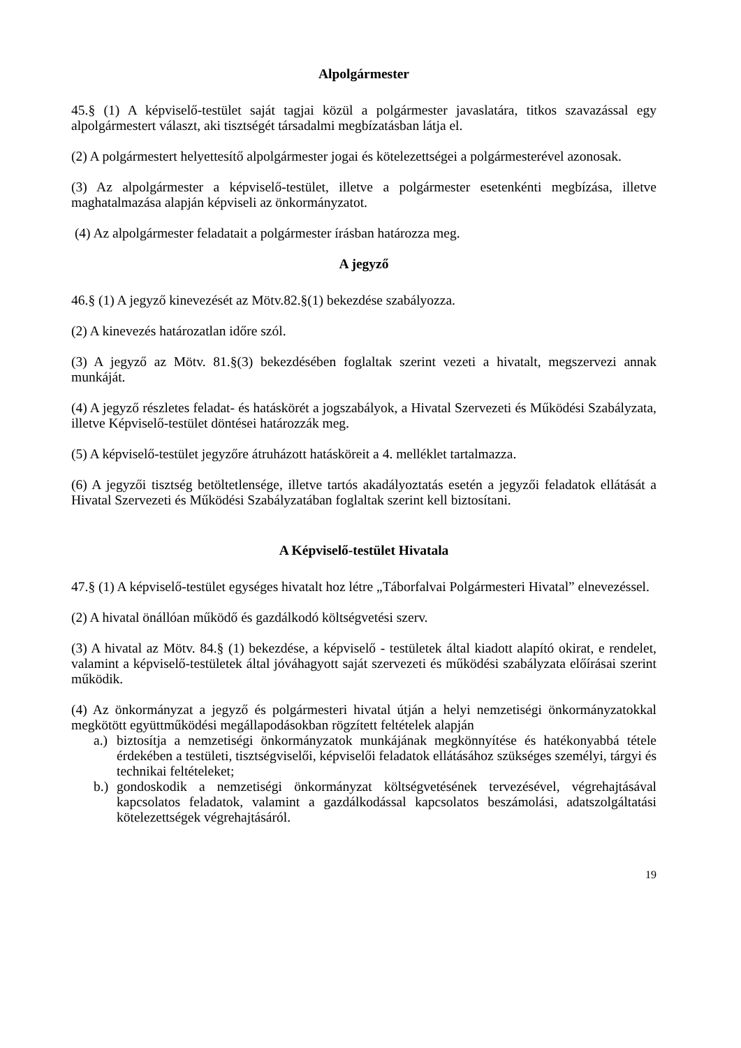Alpolgármester
45.§ (1) A képviselő-testület saját tagjai közül a polgármester javaslatára, titkos szavazással egy alpolgármestert választ, aki tisztségét társadalmi megbízatásban látja el.
(2) A polgármestert helyettesítő alpolgármester jogai és kötelezettségei a polgármesterével azonosak.
(3) Az alpolgármester a képviselő-testület, illetve a polgármester esetenkénti megbízása, illetve maghatalmazása alapján képviseli az önkormányzatot.
(4) Az alpolgármester feladatait a polgármester írásban határozza meg.
A jegyző
46.§ (1) A jegyző kinevezését az Mötv.82.§(1) bekezdése szabályozza.
(2) A kinevezés határozatlan időre szól.
(3) A jegyző az Mötv. 81.§(3) bekezdésében foglaltak szerint vezeti a hivatalt, megszervezi annak munkáját.
(4) A jegyző részletes feladat- és hatáskörét a jogszabályok, a Hivatal Szervezeti és Működési Szabályzata, illetve Képviselő-testület döntései határozzák meg.
(5) A képviselő-testület jegyzőre átruházott hatásköreit a 4. melléklet tartalmazza.
(6) A jegyzői tisztség betöltetlensége, illetve tartós akadályoztatás esetén a jegyzői feladatok ellátását a Hivatal Szervezeti és Működési Szabályzatában foglaltak szerint kell biztosítani.
A Képviselő-testület Hivatala
47.§ (1) A képviselő-testület egységes hivatalt hoz létre „Táborfalvai Polgármesteri Hivatal” elnevezéssel.
(2) A hivatal önállóan működő és gazdálkodó költségvetési szerv.
(3) A hivatal az Mötv. 84.§ (1) bekezdése, a képviselő - testületek által kiadott alapító okirat, e rendelet, valamint a képviselő-testületek által jóváhagyott saját szervezeti és működési szabályzata előírásai szerint működik.
(4) Az önkormányzat a jegyző és polgármesteri hivatal útján a helyi nemzetiségi önkormányzatokkal megkötött együttműködési megállapodásokban rögzített feltételek alapján
a.)
biztosítja a nemzetiségi önkormányzatok munkájának megkönnyítése és hatékonyabbá tétele érdekében a testületi, tisztségviselői, képviselői feladatok ellátásához szükséges személyi, tárgyi és technikai feltételeket;
b.)
gondoskodik a nemzetiségi önkormányzat költségvetésének tervezésével, végrehajtásával kapcsolatos feladatok, valamint a gazdálkodással kapcsolatos beszámolási, adatszolgáltatási kötelezettségek végrehajtásáról.
19